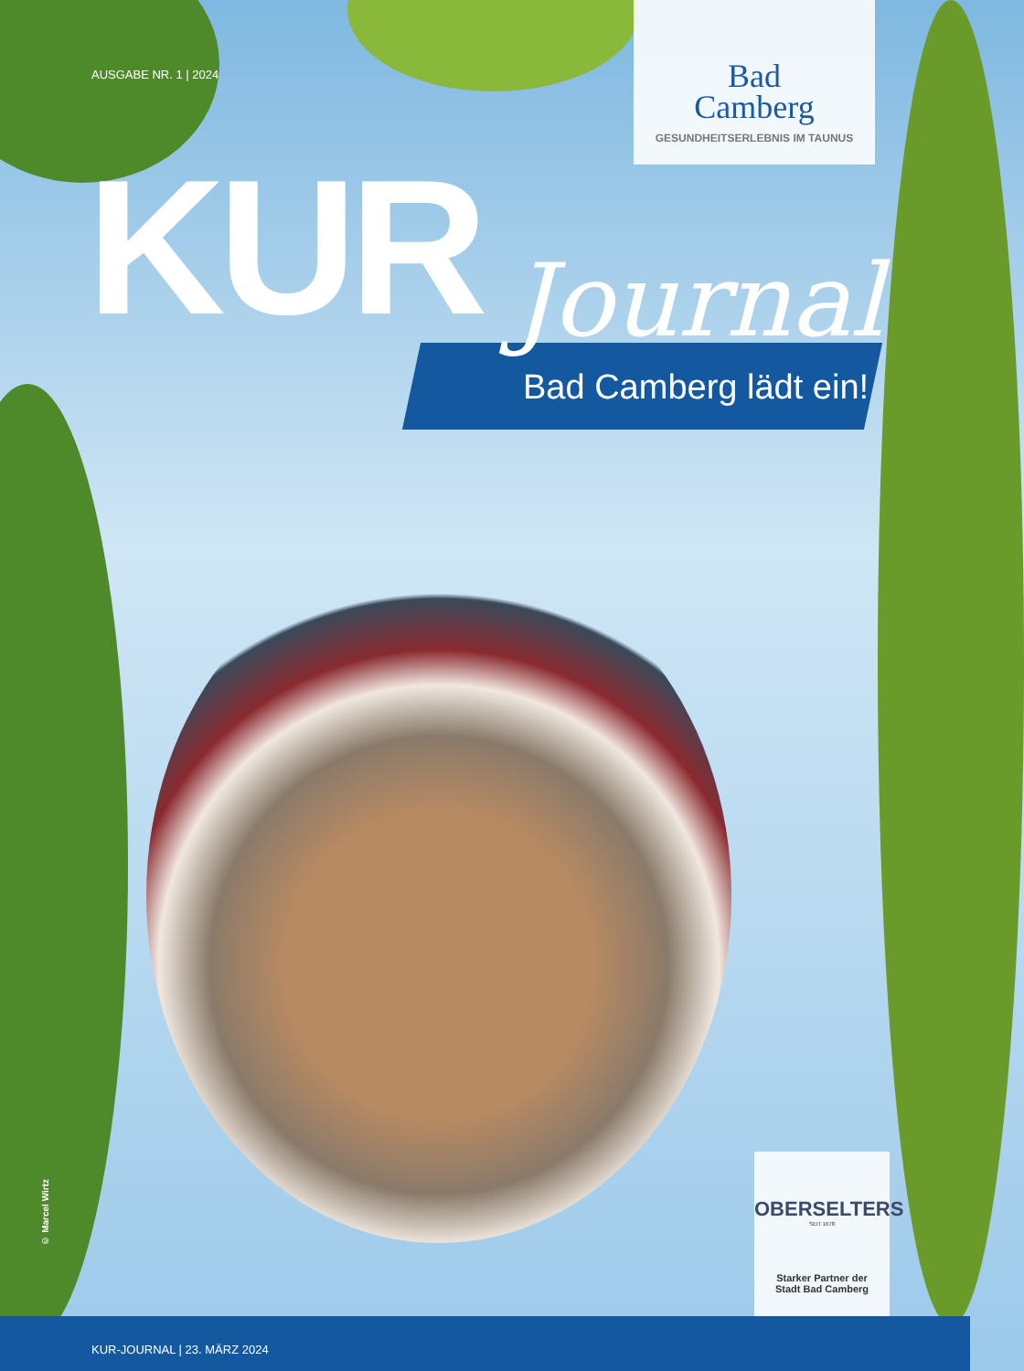AUSGABE NR. 1 | 2024
Bad
Camberg
GESUNDHEITSERLEBNIS IM TAUNUS
KUR Journal
Bad Camberg lädt ein!
© Marcel Wirtz
OBERSELTERS
SEIT 1678
Starker Partner der
Stadt Bad Camberg
KUR-JOURNAL | 23. MÄRZ 2024